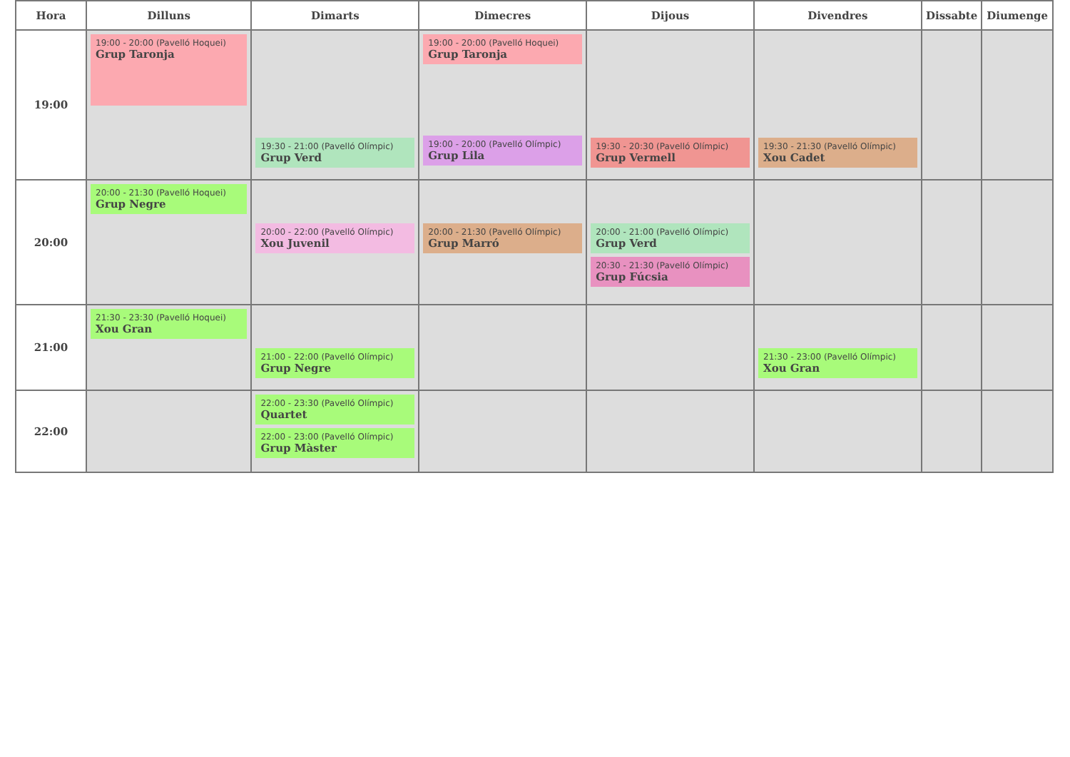| Hora | Dilluns | Dimarts | Dimecres | Dijous | Divendres | Dissabte | Diumenge |
| --- | --- | --- | --- | --- | --- | --- | --- |
| 19:00 | 19:00 - 20:00 (Pavelló Hoquei) Grup Taronja | 19:30 - 21:00 (Pavelló Olímpic) Grup Verd | 19:00 - 20:00 (Pavelló Hoquei) Grup Taronja 19:00 - 20:00 (Pavelló Olímpic) Grup Lila | 19:30 - 20:30 (Pavelló Olímpic) Grup Vermell | 19:30 - 21:30 (Pavelló Olímpic) Xou Cadet | | |
| 20:00 | 20:00 - 21:30 (Pavelló Hoquei) Grup Negre | 20:00 - 22:00 (Pavelló Olímpic) Xou Juvenil | 20:00 - 21:30 (Pavelló Olímpic) Grup Marró | 20:00 - 21:00 (Pavelló Olímpic) Grup Verd 20:30 - 21:30 (Pavelló Olímpic) Grup Fúcsia | | | |
| 21:00 | 21:30 - 23:30 (Pavelló Hoquei) Xou Gran | 21:00 - 22:00 (Pavelló Olímpic) Grup Negre | | | 21:30 - 23:00 (Pavelló Olímpic) Xou Gran | | |
| 22:00 | | 22:00 - 23:30 (Pavelló Olímpic) Quartet 22:00 - 23:00 (Pavelló Olímpic) Grup Màster | | | | | |